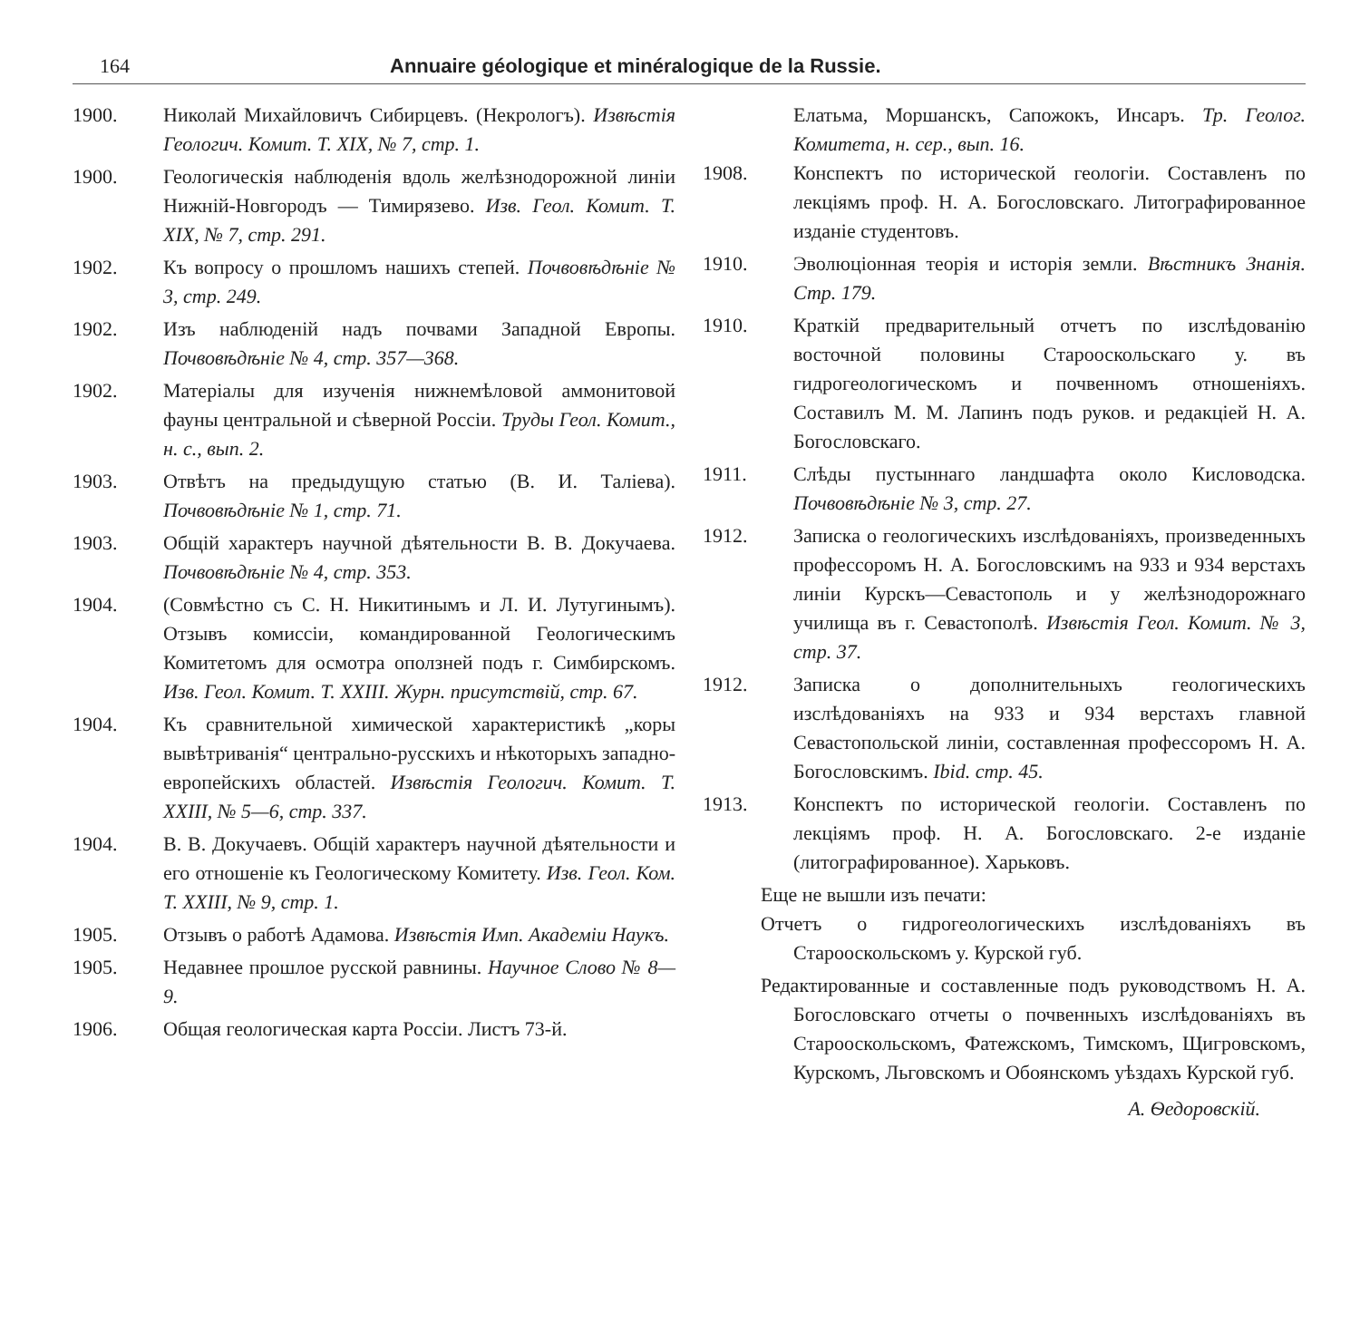164 Annuaire géologique et minéralogique de la Russie.
1900. Николай Михайловичъ Сибирцевъ. (Некрологъ). Извѣстія Геологич. Комит. T. XIX, № 7, стр. 1.
1900. Геологическія наблюденія вдоль желѣзнодорожной линіи Нижній-Новгородъ — Тимирязево. Изв. Геол. Комит. T. XIX, № 7, стр. 291.
1902. Къ вопросу о прошломъ нашихъ степей. Почвовѣдѣніе № 3, стр. 249.
1902. Изъ наблюденій надъ почвами Западной Европы. Почвовѣдѣніе № 4, стр. 357—368.
1902. Матеріалы для изученія нижнемѣловой аммонитовой фауны центральной и сѣверной Россіи. Труды Геол. Комит., н. с., вып. 2.
1903. Отвѣтъ на предыдущую статью (В. И. Таліева). Почвовѣдѣніе № 1, стр. 71.
1903. Общій характеръ научной дѣятельности В. В. Докучаева. Почвовѣдѣніе № 4, стр. 353.
1904. (Совмѣстно съ С. Н. Никитинымъ и Л. И. Лутугинымъ). Отзывъ комиссіи, командированной Геологическимъ Комитетомъ для осмотра оползней подъ г. Симбирскомъ. Изв. Геол. Комит. T. XXIII. Журн. присутствій, стр. 67.
1904. Къ сравнительной химической характеристикѣ „коры вывѣтриванія“ центрально-русскихъ и нѣкоторыхъ западно-европейскихъ областей. Извѣстія Геологич. Комит. T. XXIII, № 5—6, стр. 337.
1904. В. В. Докучаевъ. Общій характеръ научной дѣятельности и его отношеніе къ Геологическому Комитету. Изв. Геол. Ком. T. XXIII, № 9, стр. 1.
1905. Отзывъ о работѣ Адамова. Извѣстія Имп. Академіи Наукъ.
1905. Недавнее прошлое русской равнины. Научное Слово № 8—9.
1906. Общая геологическая карта Россіи. Листъ 73-й.
Елатьма, Моршанскъ, Сапожокъ, Инсаръ. Тр. Геолог. Комитета, н. сер., вып. 16.
1908. Конспектъ по исторической геологіи. Составленъ по лекціямъ проф. Н. А. Богословскаго. Литографированное изданіе студентовъ.
1910. Эволюціонная теорія и исторія земли. Вѣстникъ Знанія. Стр. 179.
1910. Краткій предварительный отчетъ по изслѣдованію восточной половины Старооскольскаго у. въ гидрогеологическомъ и почвенномъ отношеніяхъ. Составилъ М. М. Лапинъ подъ руков. и редакціей Н. А. Богословскаго.
1911. Слѣды пустыннаго ландшафта около Кисловодска. Почвовѣдѣніе № 3, стр. 27.
1912. Записка о геологическихъ изслѣдованіяхъ, произведенныхъ профессоромъ Н. А. Богословскимъ на 933 и 934 верстахъ линіи Курскъ—Севастополь и у желѣзнодорожнаго училища въ г. Севастополѣ. Извѣстія Геол. Комит. № 3, стр. 37.
1912. Записка о дополнительныхъ геологическихъ изслѣдованіяхъ на 933 и 934 верстахъ главной Севастопольской линіи, составленная профессоромъ Н. А. Богословскимъ. Ibid. стр. 45.
1913. Конспектъ по исторической геологіи. Составленъ по лекціямъ проф. Н. А. Богословскаго. 2-е изданіе (литографированное). Харьковъ.
Еще не вышли изъ печати:
Отчетъ о гидрогеологическихъ изслѣдованіяхъ въ Старооскольскомъ у. Курской губ.
Редактированные и составленные подъ руководствомъ Н. А. Богословскаго отчеты о почвенныхъ изслѣдованіяхъ въ Старооскольскомъ, Фатежскомъ, Тимскомъ, Щигровскомъ, Курскомъ, Льговскомъ и Обоянскомъ уѣздахъ Курской губ.
А. Ѳедоровскій.